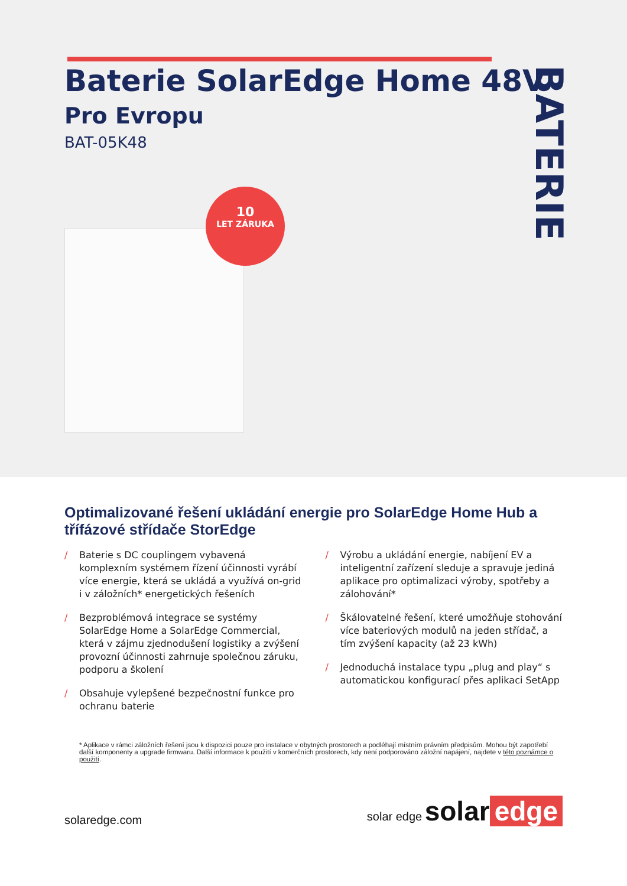Baterie SolarEdge Home 48V
Pro Evropu
BAT-05K48
BATERIE
10
LET ZÁRUKA
Optimalizované řešení ukládání energie pro SolarEdge Home Hub a třífázové střídače StorEdge
/ Baterie s DC couplingem vybavená komplexním systémem řízení účinnosti vyrábí více energie, která se ukládá a využívá on-grid i v záložních* energetických řešeních
/ Bezproblémová integrace se systémy SolarEdge Home a SolarEdge Commercial, která v zájmu zjednodušení logistiky a zvýšení provozní účinnosti zahrnuje společnou záruku, podporu a školení
/ Obsahuje vylepšené bezpečnostní funkce pro ochranu baterie
/ Výrobu a ukládání energie, nabíjení EV a inteligentní zařízení sleduje a spravuje jediná aplikace pro optimalizaci výroby, spotřeby a zálohování*
/ Škálovatelné řešení, které umožňuje stohování více bateriových modulů na jeden střídač, a tím zvýšení kapacity (až 23 kWh)
/ Jednoduchá instalace typu „plug and play“ s automatickou konfigurací přes aplikaci SetApp
* Aplikace v rámci záložních řešení jsou k dispozici pouze pro instalace v obytných prostorech a podléhají místním právním předpisům. Mohou být zapotřebí další komponenty a upgrade firmwaru. Další informace k použití v komerčních prostorech, kdy není podporováno záložní napájení, najdete v této poznámce o použití.
solaredge.com
solar edge solar edge